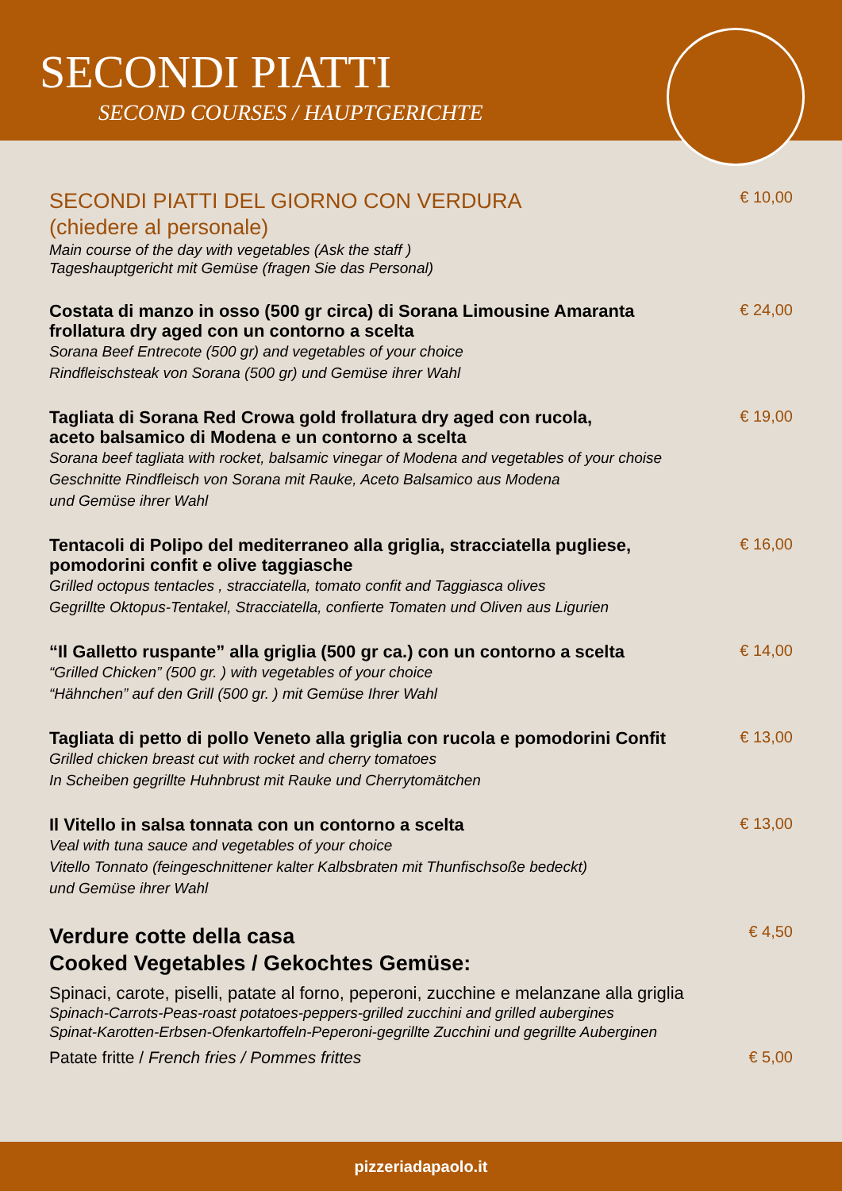SECONDI PIATTI
SECOND COURSES / HAUPTGERICHTE
SECONDI PIATTI DEL GIORNO CON VERDURA
(chiedere al personale)
Main course of the day with vegetables (Ask the staff )
Tageshauptgericht mit Gemüse (fragen Sie das Personal)
€ 10,00
Costata di manzo in osso (500 gr circa) di Sorana Limousine Amaranta
frollatura dry aged con un contorno a scelta
Sorana Beef Entrecote (500 gr) and vegetables of your choice
Rindfleischsteak von Sorana (500 gr) und Gemüse ihrer Wahl
€ 24,00
Tagliata di Sorana Red Crowa gold frollatura dry aged con rucola,
aceto balsamico di Modena e un contorno a scelta
Sorana beef tagliata with rocket, balsamic vinegar of Modena and vegetables of your choise
Geschnitte Rindfleisch von Sorana mit Rauke, Aceto Balsamico aus Modena
und Gemüse ihrer Wahl
€ 19,00
Tentacoli di Polipo del mediterraneo alla griglia, stracciatella pugliese,
pomodorini confit e olive taggiasche
Grilled octopus tentacles , stracciatella, tomato confit and Taggiasca olives
Gegrillte Oktopus-Tentakel, Stracciatella, confierte Tomaten und Oliven aus Ligurien
€ 16,00
“Il Galletto ruspante” alla griglia (500 gr ca.) con un contorno a scelta
“Grilled Chicken” (500 gr. ) with vegetables of your choice
“Hähnchen” auf den Grill (500 gr. ) mit Gemüse Ihrer Wahl
€ 14,00
Tagliata di petto di pollo Veneto alla griglia con rucola e pomodorini Confit
Grilled chicken breast cut with rocket and cherry tomatoes
In Scheiben gegrillte Huhnbrust mit Rauke und Cherrytomätchen
€ 13,00
Il Vitello in salsa tonnata con un contorno a scelta
Veal with tuna sauce and vegetables of your choice
Vitello Tonnato (feingeschnittener kalter Kalbsbraten mit Thunfischsoße bedeckt)
und Gemüse ihrer Wahl
€ 13,00
Verdure cotte della casa
Cooked Vegetables / Gekochtes Gemüse:
Spinaci, carote, piselli, patate al forno, peperoni, zucchine e melanzane alla griglia
Spinach-Carrots-Peas-roast potatoes-peppers-grilled zucchini and grilled aubergines
Spinat-Karotten-Erbsen-Ofenkartoffeln-Peperoni-gegrillte Zucchini und gegrillte Auberginen
€ 4,50
Patate fritte / French fries / Pommes frittes
€ 5,00
pizzeriadapaolo.it